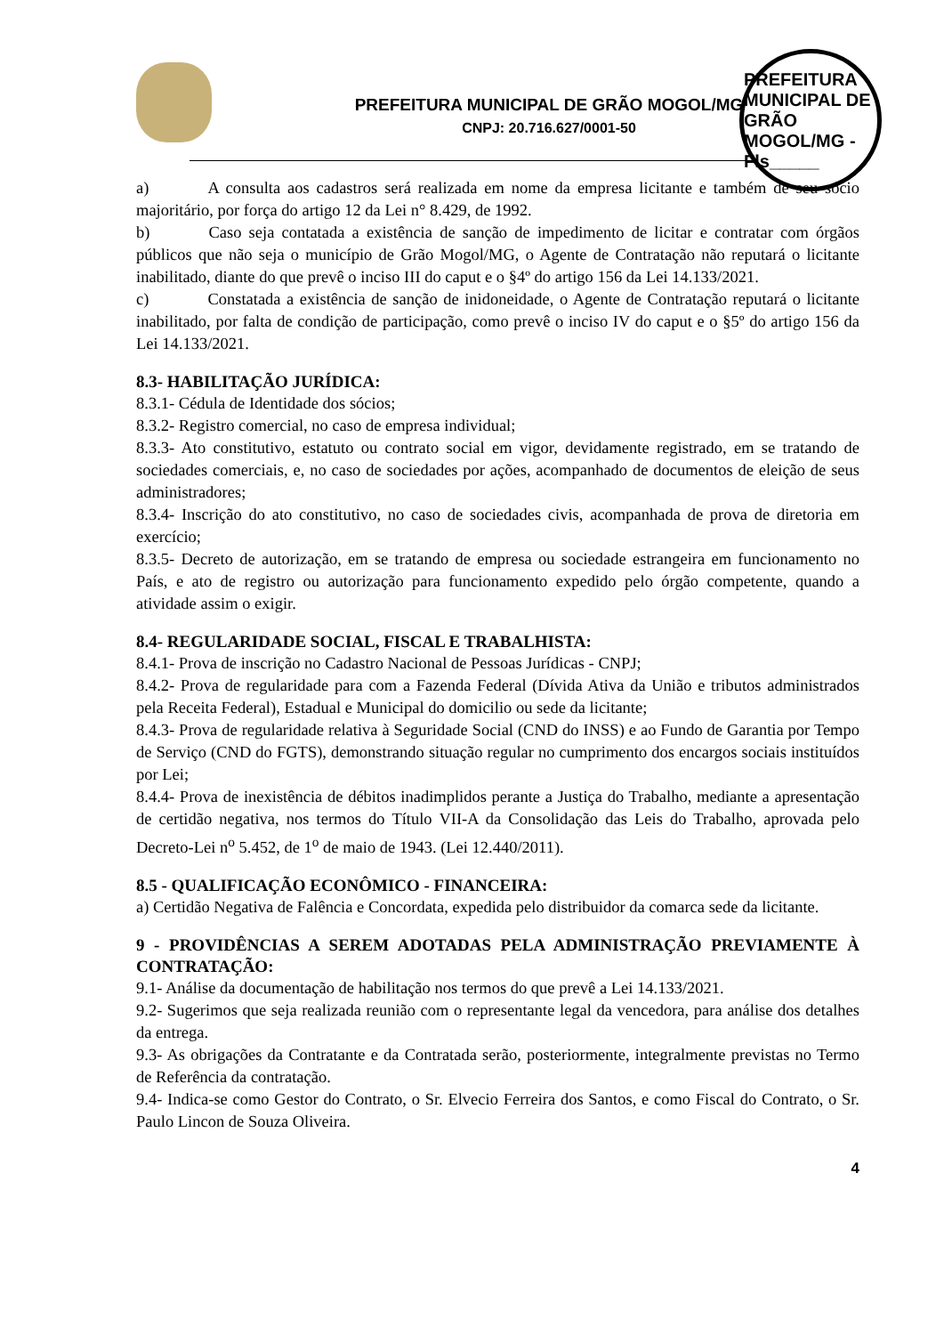PREFEITURA MUNICIPAL DE GRÃO MOGOL/MG
CNPJ: 20.716.627/0001-50
PREFEITURA MUNICIPAL DE GRÃO MOGOL/MG - Fls_____
a) A consulta aos cadastros será realizada em nome da empresa licitante e também de seu sócio majoritário, por força do artigo 12 da Lei n° 8.429, de 1992.
b) Caso seja contatada a existência de sanção de impedimento de licitar e contratar com órgãos públicos que não seja o município de Grão Mogol/MG, o Agente de Contratação não reputará o licitante inabilitado, diante do que prevê o inciso III do caput e o §4º do artigo 156 da Lei 14.133/2021.
c) Constatada a existência de sanção de inidoneidade, o Agente de Contratação reputará o licitante inabilitado, por falta de condição de participação, como prevê o inciso IV do caput e o §5º do artigo 156 da Lei 14.133/2021.
8.3- HABILITAÇÃO JURÍDICA:
8.3.1- Cédula de Identidade dos sócios;
8.3.2- Registro comercial, no caso de empresa individual;
8.3.3- Ato constitutivo, estatuto ou contrato social em vigor, devidamente registrado, em se tratando de sociedades comerciais, e, no caso de sociedades por ações, acompanhado de documentos de eleição de seus administradores;
8.3.4- Inscrição do ato constitutivo, no caso de sociedades civis, acompanhada de prova de diretoria em exercício;
8.3.5- Decreto de autorização, em se tratando de empresa ou sociedade estrangeira em funcionamento no País, e ato de registro ou autorização para funcionamento expedido pelo órgão competente, quando a atividade assim o exigir.
8.4- REGULARIDADE SOCIAL, FISCAL E TRABALHISTA:
8.4.1- Prova de inscrição no Cadastro Nacional de Pessoas Jurídicas - CNPJ;
8.4.2- Prova de regularidade para com a Fazenda Federal (Dívida Ativa da União e tributos administrados pela Receita Federal), Estadual e Municipal do domicilio ou sede da licitante;
8.4.3- Prova de regularidade relativa à Seguridade Social (CND do INSS) e ao Fundo de Garantia por Tempo de Serviço (CND do FGTS), demonstrando situação regular no cumprimento dos encargos sociais instituídos por Lei;
8.4.4- Prova de inexistência de débitos inadimplidos perante a Justiça do Trabalho, mediante a apresentação de certidão negativa, nos termos do Título VII-A da Consolidação das Leis do Trabalho, aprovada pelo Decreto-Lei n<sup>o</sup> 5.452, de 1<sup>o</sup> de maio de 1943. (Lei 12.440/2011).
8.5 - QUALIFICAÇÃO ECONÔMICO - FINANCEIRA:
a) Certidão Negativa de Falência e Concordata, expedida pelo distribuidor da comarca sede da licitante.
9 - PROVIDÊNCIAS A SEREM ADOTADAS PELA ADMINISTRAÇÃO PREVIAMENTE À CONTRATAÇÃO:
9.1- Análise da documentação de habilitação nos termos do que prevê a Lei 14.133/2021.
9.2- Sugerimos que seja realizada reunião com o representante legal da vencedora, para análise dos detalhes da entrega.
9.3- As obrigações da Contratante e da Contratada serão, posteriormente, integralmente previstas no Termo de Referência da contratação.
9.4- Indica-se como Gestor do Contrato, o Sr. Elvecio Ferreira dos Santos, e como Fiscal do Contrato, o Sr. Paulo Lincon de Souza Oliveira.
4